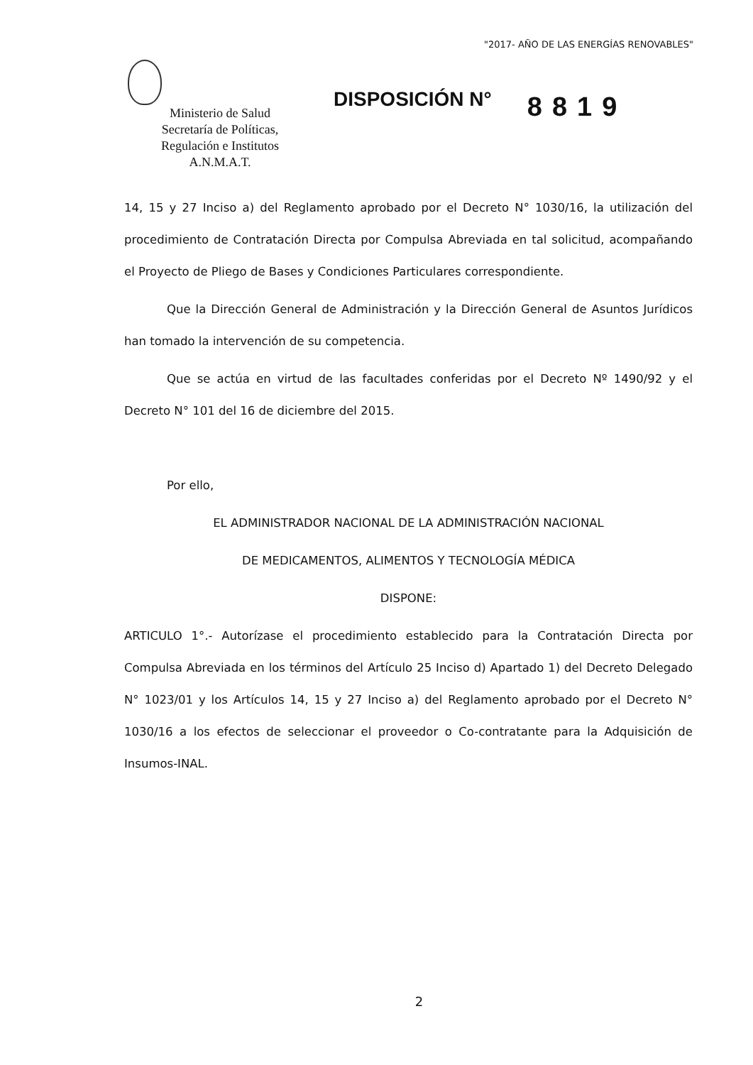"2017- AÑO DE LAS ENERGÍAS RENOVABLES"
Ministerio de Salud
Secretaría de Políticas,
Regulación e Institutos
A.N.M.A.T.
DISPOSICIÓN N°
8819
14, 15 y 27 Inciso a) del Reglamento aprobado por el Decreto N° 1030/16, la utilización del procedimiento de Contratación Directa por Compulsa Abreviada en tal solicitud, acompañando el Proyecto de Pliego de Bases y Condiciones Particulares correspondiente.
Que la Dirección General de Administración y la Dirección General de Asuntos Jurídicos han tomado la intervención de su competencia.
Que se actúa en virtud de las facultades conferidas por el Decreto Nº 1490/92 y el Decreto N° 101 del 16 de diciembre del 2015.
Por ello,
EL ADMINISTRADOR NACIONAL DE LA ADMINISTRACIÓN NACIONAL
DE MEDICAMENTOS, ALIMENTOS Y TECNOLOGÍA MÉDICA
DISPONE:
ARTICULO 1°.- Autorízase el procedimiento establecido para la Contratación Directa por Compulsa Abreviada en los términos del Artículo 25 Inciso d) Apartado 1) del Decreto Delegado N° 1023/01 y los Artículos 14, 15 y 27 Inciso a) del Reglamento aprobado por el Decreto N° 1030/16 a los efectos de seleccionar el proveedor o Co-contratante para la Adquisición de Insumos-INAL.
2